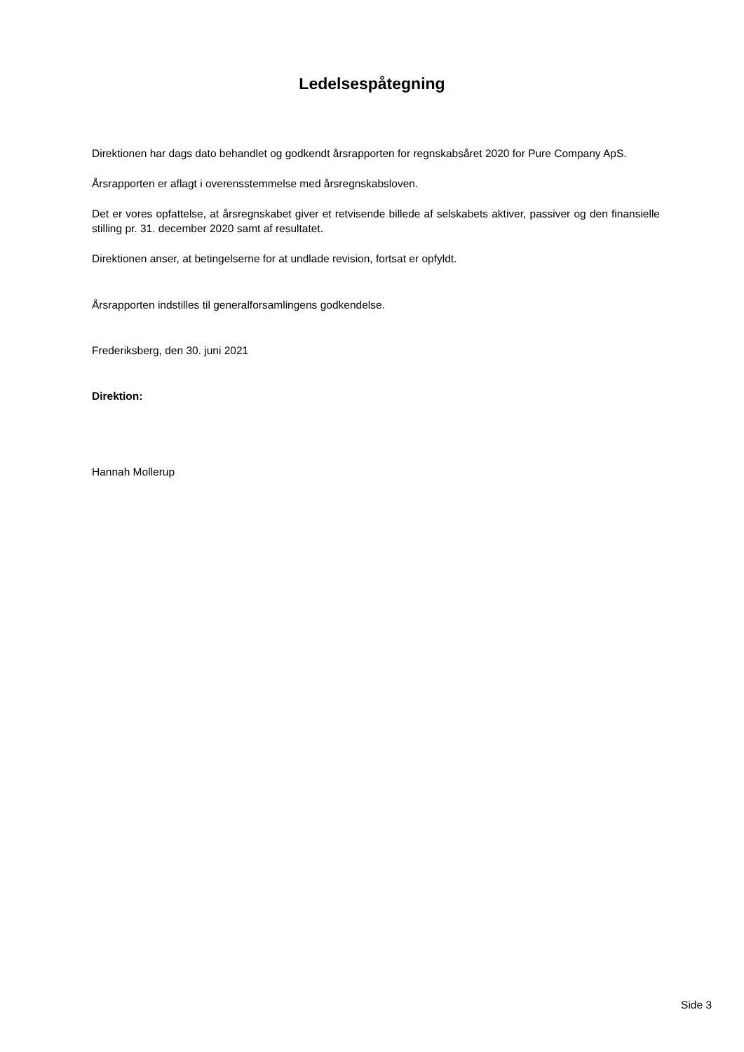Ledelsespåtegning
Direktionen har dags dato behandlet og godkendt årsrapporten for regnskabsåret 2020 for Pure Company ApS.
Årsrapporten er aflagt i overensstemmelse med årsregnskabsloven.
Det er vores opfattelse, at årsregnskabet giver et retvisende billede af selskabets aktiver, passiver og den finansielle stilling pr. 31. december 2020 samt af resultatet.
Direktionen anser, at betingelserne for at undlade revision, fortsat er opfyldt.
Årsrapporten indstilles til generalforsamlingens godkendelse.
Frederiksberg, den 30. juni 2021
Direktion:
Hannah Mollerup
Side 3